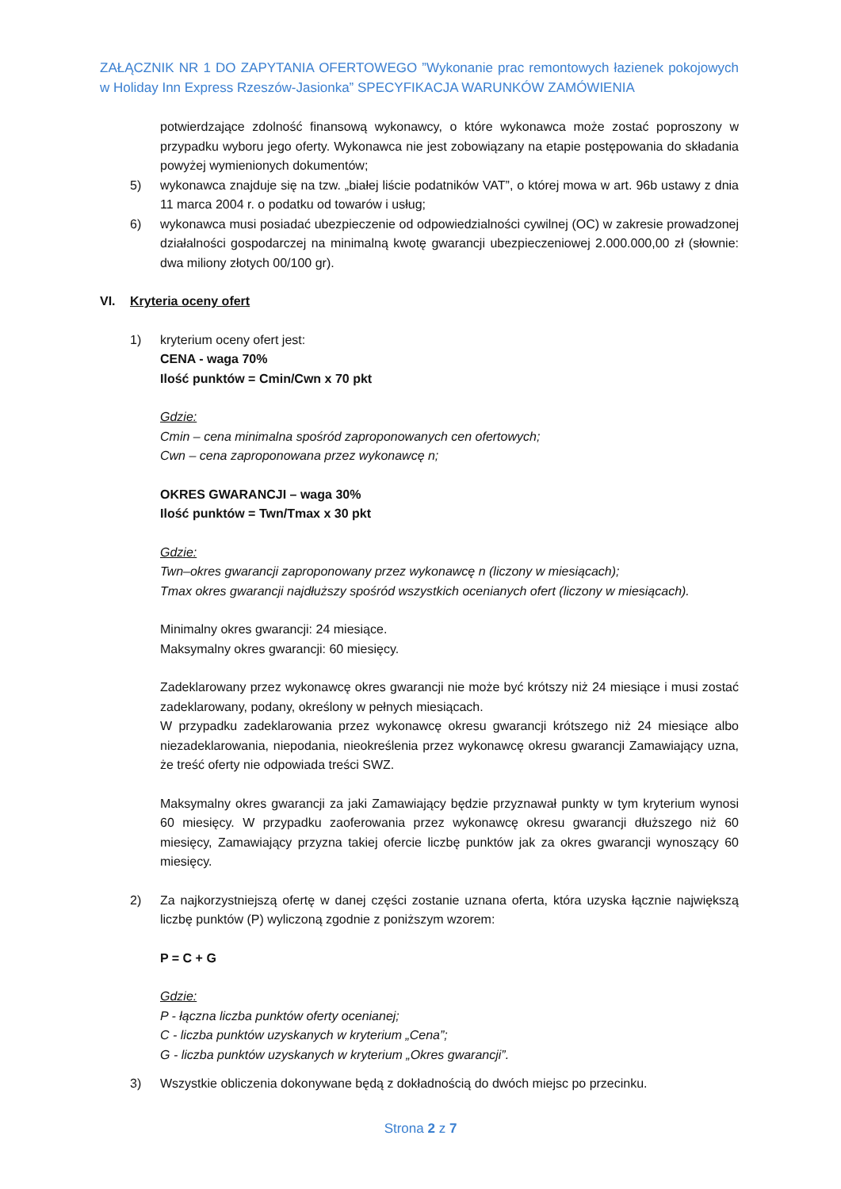ZAŁĄCZNIK NR 1 DO ZAPYTANIA OFERTOWEGO ”Wykonanie prac remontowych łazienek pokojowych w Holiday Inn Express Rzeszów-Jasionka” SPECYFIKACJA WARUNKÓW ZAMÓWIENIA
potwierdzające zdolność finansową wykonawcy, o które wykonawca może zostać poproszony w przypadku wyboru jego oferty. Wykonawca nie jest zobowiązany na etapie postępowania do składania powyżej wymienionych dokumentów;
5) wykonawca znajduje się na tzw. „białej liście podatników VAT”, o której mowa w art. 96b ustawy z dnia 11 marca 2004 r. o podatku od towarów i usług;
6) wykonawca musi posiadać ubezpieczenie od odpowiedzialności cywilnej (OC) w zakresie prowadzonej działalności gospodarczej na minimalną kwotę gwarancji ubezpieczeniowej 2.000.000,00 zł (słownie: dwa miliony złotych 00/100 gr).
VI. Kryteria oceny ofert
1) kryterium oceny ofert jest:
CENA - waga 70%
Ilość punktów = Cmin/Cwn x 70 pkt
Gdzie:
Cmin – cena minimalna spośród zaproponowanych cen ofertowych;
Cwn – cena zaproponowana przez wykonawcę n;
OKRES GWARANCJI – waga 30%
Ilość punktów = Twn/Tmax x 30 pkt
Gdzie:
Twn–okres gwarancji zaproponowany przez wykonawcę n (liczony w miesiącach);
Tmax okres gwarancji najdłuższy spośród wszystkich ocenianych ofert (liczony w miesiącach).
Minimalny okres gwarancji: 24 miesiące.
Maksymalny okres gwarancji: 60 miesięcy.
Zadeklarowany przez wykonawcę okres gwarancji nie może być krótszy niż 24 miesiące i musi zostać zadeklarowany, podany, określony w pełnych miesiącach.
W przypadku zadeklarowania przez wykonawcę okresu gwarancji krótszego niż 24 miesiące albo niezadeklarowania, niepodania, nieokreślenia przez wykonawcę okresu gwarancji Zamawiający uzna, że treść oferty nie odpowiada treści SWZ.
Maksymalny okres gwarancji za jaki Zamawiający będzie przyznawał punkty w tym kryterium wynosi 60 miesięcy. W przypadku zaoferowania przez wykonawcę okresu gwarancji dłuższego niż 60 miesięcy, Zamawiający przyzna takiej ofercie liczbę punktów jak za okres gwarancji wynoszący 60 miesięcy.
2) Za najkorzystniejszą ofertę w danej części zostanie uznana oferta, która uzyska łącznie największą liczbę punktów (P) wyliczoną zgodnie z poniższym wzorem:
P = C + G
Gdzie:
P - łączna liczba punktów oferty ocenianej;
C - liczba punktów uzyskanych w kryterium „Cena”;
G - liczba punktów uzyskanych w kryterium „Okres gwarancji”.
3) Wszystkie obliczenia dokonywane będą z dokładnością do dwóch miejsc po przecinku.
Strona 2 z 7